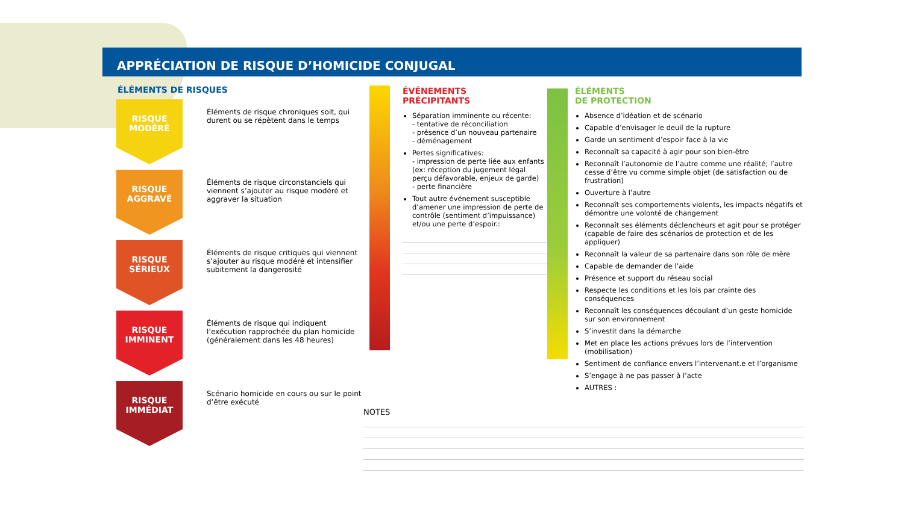APPRÉCIATION DE RISQUE D’HOMICIDE CONJUGAL
ÉLÉMENTS DE RISQUES
RISQUE
MODÉRÉ
Éléments de risque chroniques soit, qui durent ou se répètent dans le temps
RISQUE
AGGRAVÉ
Éléments de risque circonstanciels qui viennent s’ajouter au risque modéré et aggraver la situation
RISQUE
SÉRIEUX
Éléments de risque critiques qui viennent s’ajouter au risque modéré et intensifier subitement la dangerosité
RISQUE
IMMINENT
Éléments de risque qui indiquent l’exécution rapprochée du plan homicide (généralement dans les 48 heures)
RISQUE
IMMÉDIAT
Scénario homicide en cours ou sur le point d’être exécuté
ÉVÉNEMENTS
PRÉCIPITANTS
Séparation imminente ou récente:
- tentative de réconciliation
- présence d’un nouveau partenaire
- déménagement
Pertes significatives:
- impression de perte liée aux enfants (ex: réception du jugement légal perçu défavorable, enjeux de garde)
- perte financière
Tout autre événement susceptible d’amener une impression de perte de contrôle (sentiment d’impuissance) et/ou une perte d’espoir.:
ÉLÉMENTS
DE PROTECTION
Absence d’idéation et de scénario
Capable d’envisager le deuil de la rupture
Garde un sentiment d’espoir face à la vie
Reconnaît sa capacité à agir pour son bien-être
Reconnaît l’autonomie de l’autre comme une réalité; l’autre cesse d’être vu comme simple objet (de satisfaction ou de frustration)
Ouverture à l’autre
Reconnaît ses comportements violents, les impacts négatifs et démontre une volonté de changement
Reconnaît ses éléments déclencheurs et agit pour se protéger (capable de faire des scénarios de protection et de les appliquer)
Reconnaît la valeur de sa partenaire dans son rôle de mère
Capable de demander de l’aide
Présence et support du réseau social
Respecte les conditions et les lois par crainte des conséquences
Reconnaît les conséquences découlant d’un geste homicide sur son environnement
S’investit dans la démarche
Met en place les actions prévues lors de l’intervention (mobilisation)
Sentiment de confiance envers l’intervenant.e et l’organisme
S’engage à ne pas passer à l’acte
AUTRES :
NOTES